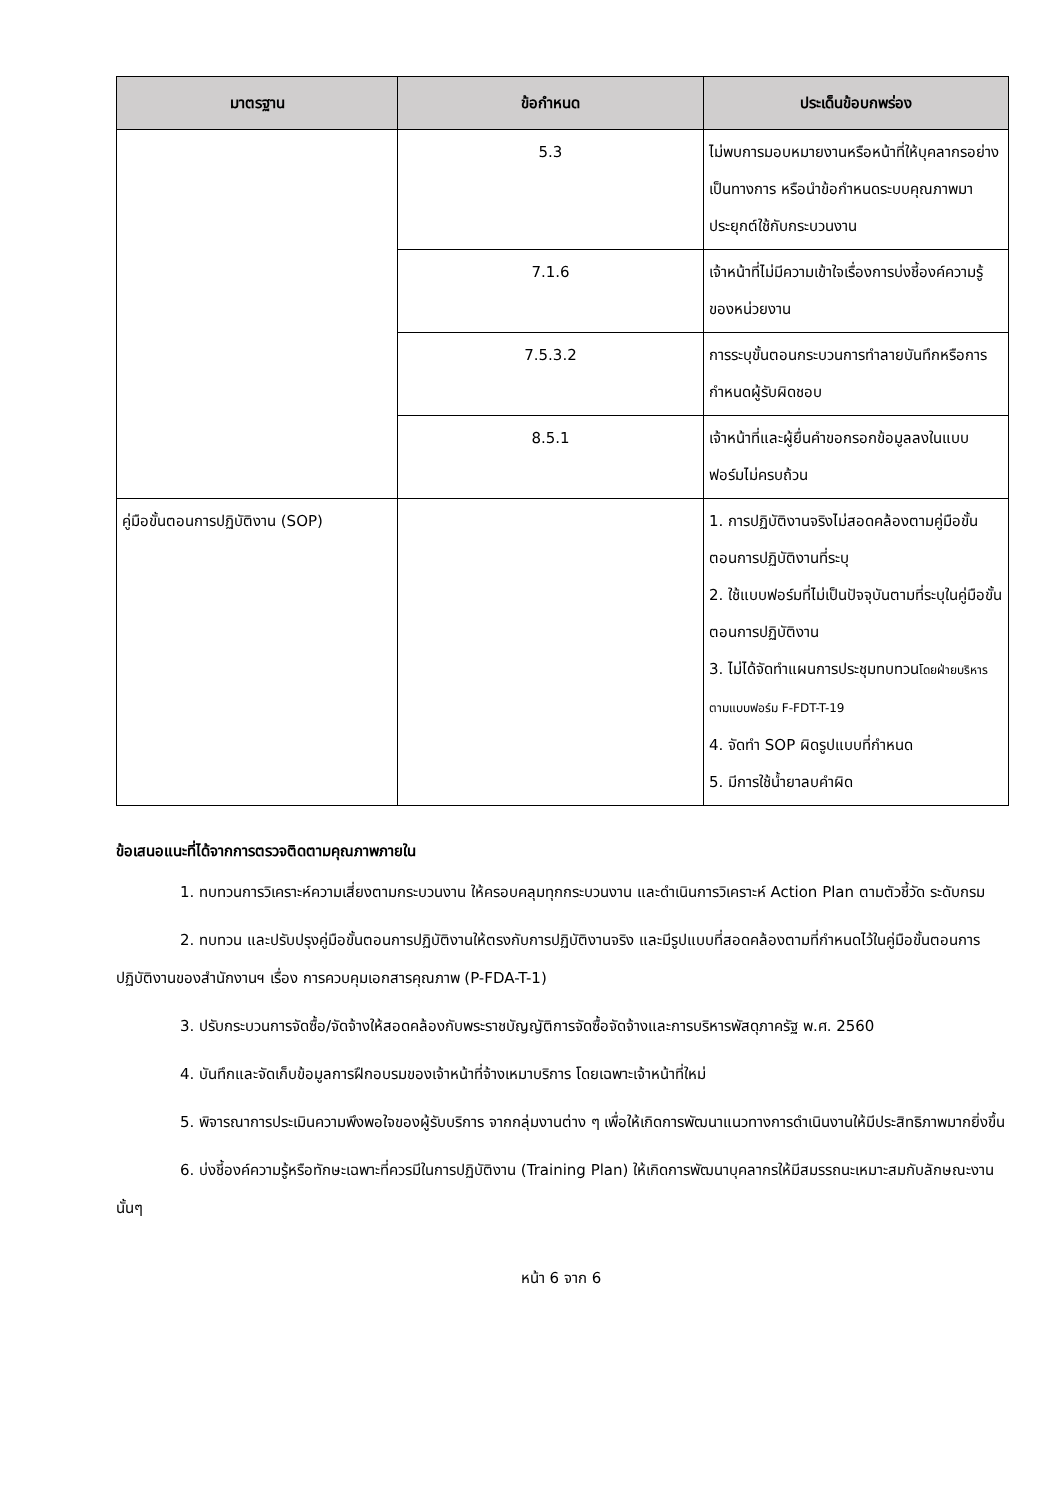| มาตรฐาน | ข้อกำหนด | ประเด็นข้อบกพร่อง |
| --- | --- | --- |
| | 5.3 | ไม่พบการมอบหมายงานหรือหน้าที่ให้บุคลากรอย่างเป็นทางการ หรือนำข้อกำหนดระบบคุณภาพมาประยุกต์ใช้กับกระบวนงาน |
| | 7.1.6 | เจ้าหน้าที่ไม่มีความเข้าใจเรื่องการบ่งชี้องค์ความรู้ของหน่วยงาน |
| | 7.5.3.2 | การระบุขั้นตอนกระบวนการทำลายบันทึกหรือการกำหนดผู้รับผิดชอบ |
| | 8.5.1 | เจ้าหน้าที่และผู้ยื่นคำขอกรอกข้อมูลลงในแบบฟอร์มไม่ครบถ้วน |
| คู่มือขั้นตอนการปฏิบัติงาน (SOP) | | 1. การปฏิบัติงานจริงไม่สอดคล้องตามคู่มือขั้นตอนการปฏิบัติงานที่ระบุ 2. ใช้แบบฟอร์มที่ไม่เป็นปัจจุบันตามที่ระบุในคู่มือขั้นตอนการปฏิบัติงาน 3. ไม่ได้จัดทำแผนการประชุมทบทวน โดยฝ่ายบริหารตามแบบฟอร์ม F-FDT-T-19 4. จัดทำ SOP ผิดรูปแบบที่กำหนด 5. มีการใช้น้ำยาลบคำผิด |
ข้อเสนอแนะที่ได้จากการตรวจติดตามคุณภาพภายใน
1. ทบทวนการวิเคราะห์ความเสี่ยงตามกระบวนงาน ให้ครอบคลุมทุกกระบวนงาน และดำเนินการวิเคราะห์ Action Plan ตามตัวชี้วัด ระดับกรม
2. ทบทวน และปรับปรุงคู่มือขั้นตอนการปฏิบัติงานให้ตรงกับการปฏิบัติงานจริง และมีรูปแบบที่สอดคล้องตามที่กำหนดไว้ในคู่มือขั้นตอนการปฏิบัติงานของสำนักงานฯ เรื่อง การควบคุมเอกสารคุณภาพ (P-FDA-T-1)
3. ปรับกระบวนการจัดซื้อ/จัดจ้างให้สอดคล้องกับพระราชบัญญัติการจัดซื้อจัดจ้างและการบริหารพัสดุภาครัฐ พ.ศ. 2560
4. บันทึกและจัดเก็บข้อมูลการฝึกอบรมของเจ้าหน้าที่จ้างเหมาบริการ โดยเฉพาะเจ้าหน้าที่ใหม่
5. พิจารณาการประเมินความพึงพอใจของผู้รับบริการ จากกลุ่มงานต่าง ๆ เพื่อให้เกิดการพัฒนาแนวทางการดำเนินงานให้มีประสิทธิภาพมากยิ่งขึ้น
6. บ่งชี้องค์ความรู้หรือทักษะเฉพาะที่ควรมีในการปฏิบัติงาน (Training Plan) ให้เกิดการพัฒนาบุคลากรให้มีสมรรถนะเหมาะสมกับลักษณะงานนั้นๆ
หน้า 6 จาก 6